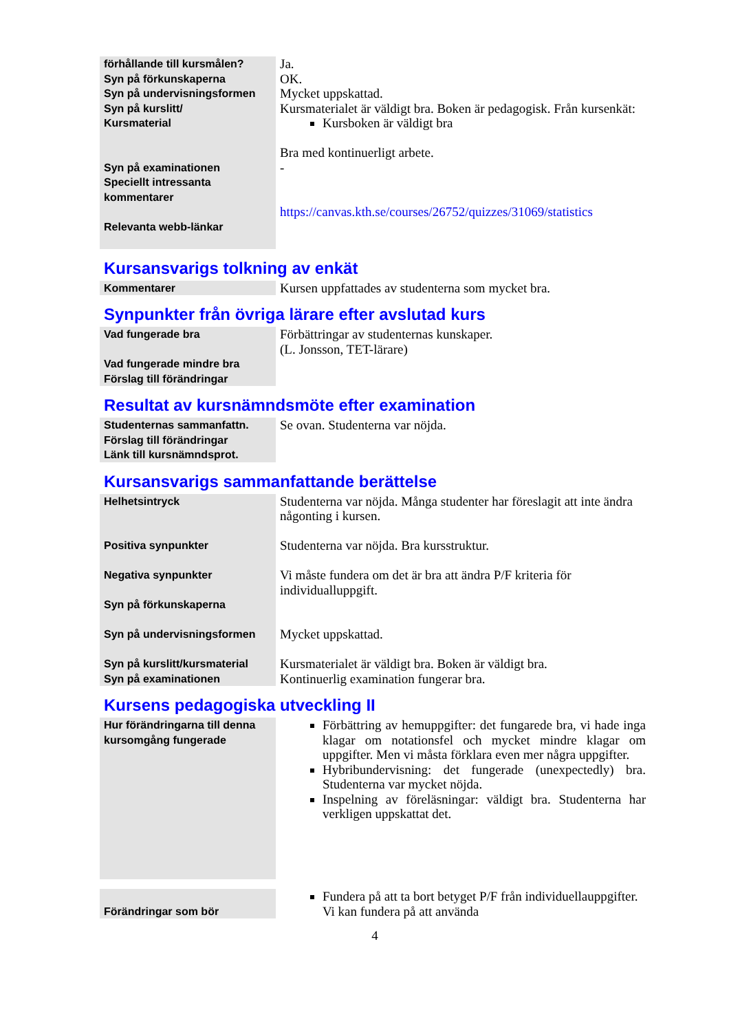| förhållande till kursmålen? Syn på förkunskaperna Syn på undervisningsformen Syn på kurslitt/ Kursmaterial Syn på examinationen Speciellt intressanta kommentarer Relevanta webb-länkar | Ja. OK. Mycket uppskattad. Kursmaterialet är väldigt bra. Boken är pedagogisk. Från kursenkät: Kursboken är väldigt bra Bra med kontinuerligt arbete. - https://canvas.kth.se/courses/26752/quizzes/31069/statistics |
Kursansvarigs tolkning av enkät
| Kommentarer | Kursen uppfattades av studenterna som mycket bra. |
Synpunkter från övriga lärare efter avslutad kurs
| Vad fungerade bra Vad fungerade mindre bra Förslag till förändringar | Förbättringar av studenternas kunskaper. (L. Jonsson, TET-lärare) |
Resultat av kursnämndsmöte efter examination
| Studenternas sammanfattn. Förslag till förändringar Länk till kursnämndsprot. | Se ovan. Studenterna var nöjda. |
Kursansvarigs sammanfattande berättelse
| Helhetsintryck Positiva synpunkter Negativa synpunkter Syn på förkunskaperna Syn på undervisningsformen Syn på kurslitt/kursmaterial Syn på examinationen | Studenterna var nöjda. Många studenter har föreslagit att inte ändra någonting i kursen. Studenterna var nöjda. Bra kursstruktur. Vi måste fundera om det är bra att ändra P/F kriteria för individualluppgift. Mycket uppskattad. Kursmaterialet är väldigt bra. Boken är väldigt bra. Kontinuerlig examination fungerar bra. |
Kursens pedagogiska utveckling II
| Hur förändringarna till denna kursomgång fungerade | Förbättring av hemuppgifter: det fungarede bra, vi hade inga klagar om notationsfel och mycket mindre klagar om uppgifter. Men vi måsta förklara even mer några uppgifter. Hybribundervisning: det fungerade (unexpectedly) bra. Studenterna var mycket nöjda. Inspelning av föreläsningar: väldigt bra. Studenterna har verkligen uppskattat det. |
| Förändringar som bör | Fundera på att ta bort betyget P/F från individuellauppgifter. Vi kan fundera på att använda |
4